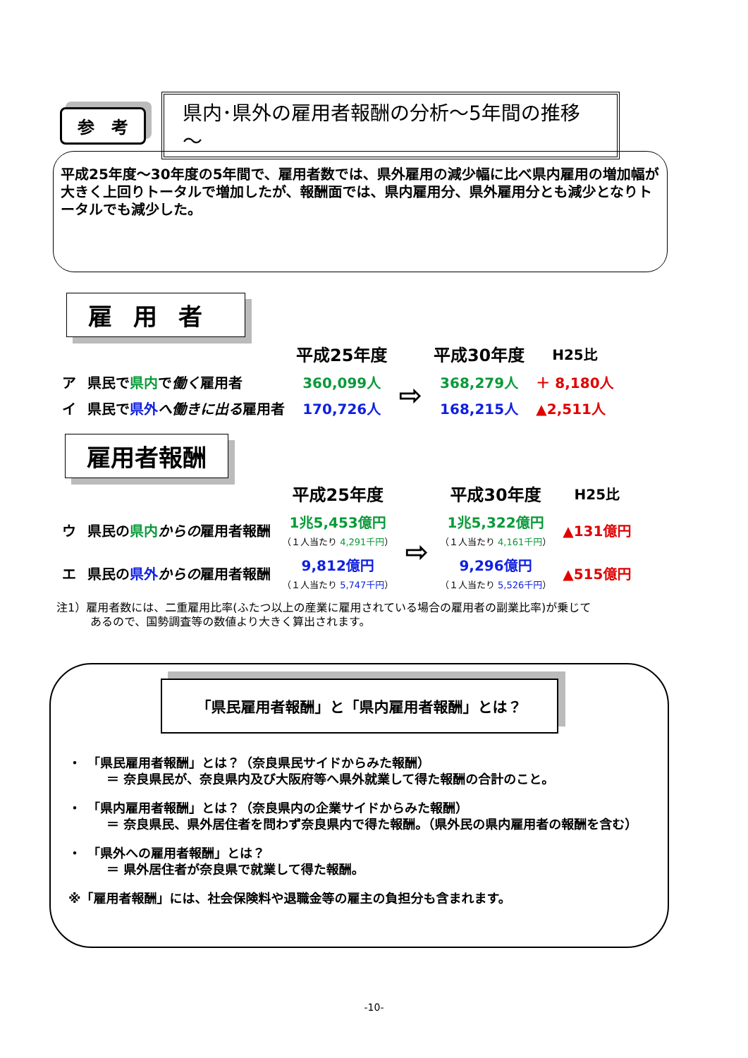参　考
県内･県外の雇用者報酬の分析～5年間の推移～
平成25年度～30年度の5年間で、雇用者数では、県外雇用の減少幅に比べ県内雇用の増加幅が大きく上回りトータルで増加したが、報酬面では、県内雇用分、県外雇用分とも減少となりトータルでも減少した。
雇用者
| | | 平成25年度 | | 平成30年度 | H25比 |
| --- | --- | --- | --- | --- | --- |
| ア | 県民で 県内 で 働く 雇用者 | 360,099人 | ⇨ | 368,279人 | ＋ 8,180人 |
| イ | 県民で 県外 へ働きに出る 雇用者 | 170,726人 | | 168,215人 | ▲2,511人 |
雇用者報酬
| | | 平成25年度 | | 平成30年度 | H25比 |
| --- | --- | --- | --- | --- | --- |
| ウ | 県民の 県内 からの 雇用者報酬 | 1兆5,453億円 （１人当たり 4,291千円 ） | ⇨ | 1兆5,322億円 （１人当たり 4,161千円 ） | ▲131億円 |
| エ | 県民の 県外 からの 雇用者報酬 | 9,812億円 （１人当たり 5,747千円 ） | | 9,296億円 （１人当たり 5,526千円 ） | ▲515億円 |
注1）雇用者数には、二重雇用比率(ふたつ以上の産業に雇用されている場合の雇用者の副業比率)が乗じて
　　　あるので、国勢調査等の数値より大きく算出されます。
「県民雇用者報酬」と「県内雇用者報酬」とは？
・　「県民雇用者報酬」とは？（奈良県民サイドからみた報酬）
　　　＝ 奈良県民が、奈良県内及び大阪府等へ県外就業して得た報酬の合計のこと。
・　「県内雇用者報酬」とは？（奈良県内の企業サイドからみた報酬）
　　　＝ 奈良県民、県外居住者を問わず奈良県内で得た報酬。（県外民の県内雇用者の報酬を含む）
・　「県外への雇用者報酬」とは？
　　　＝ 県外居住者が奈良県で就業して得た報酬。
※「雇用者報酬」には、社会保険料や退職金等の雇主の負担分も含まれます。
-10-